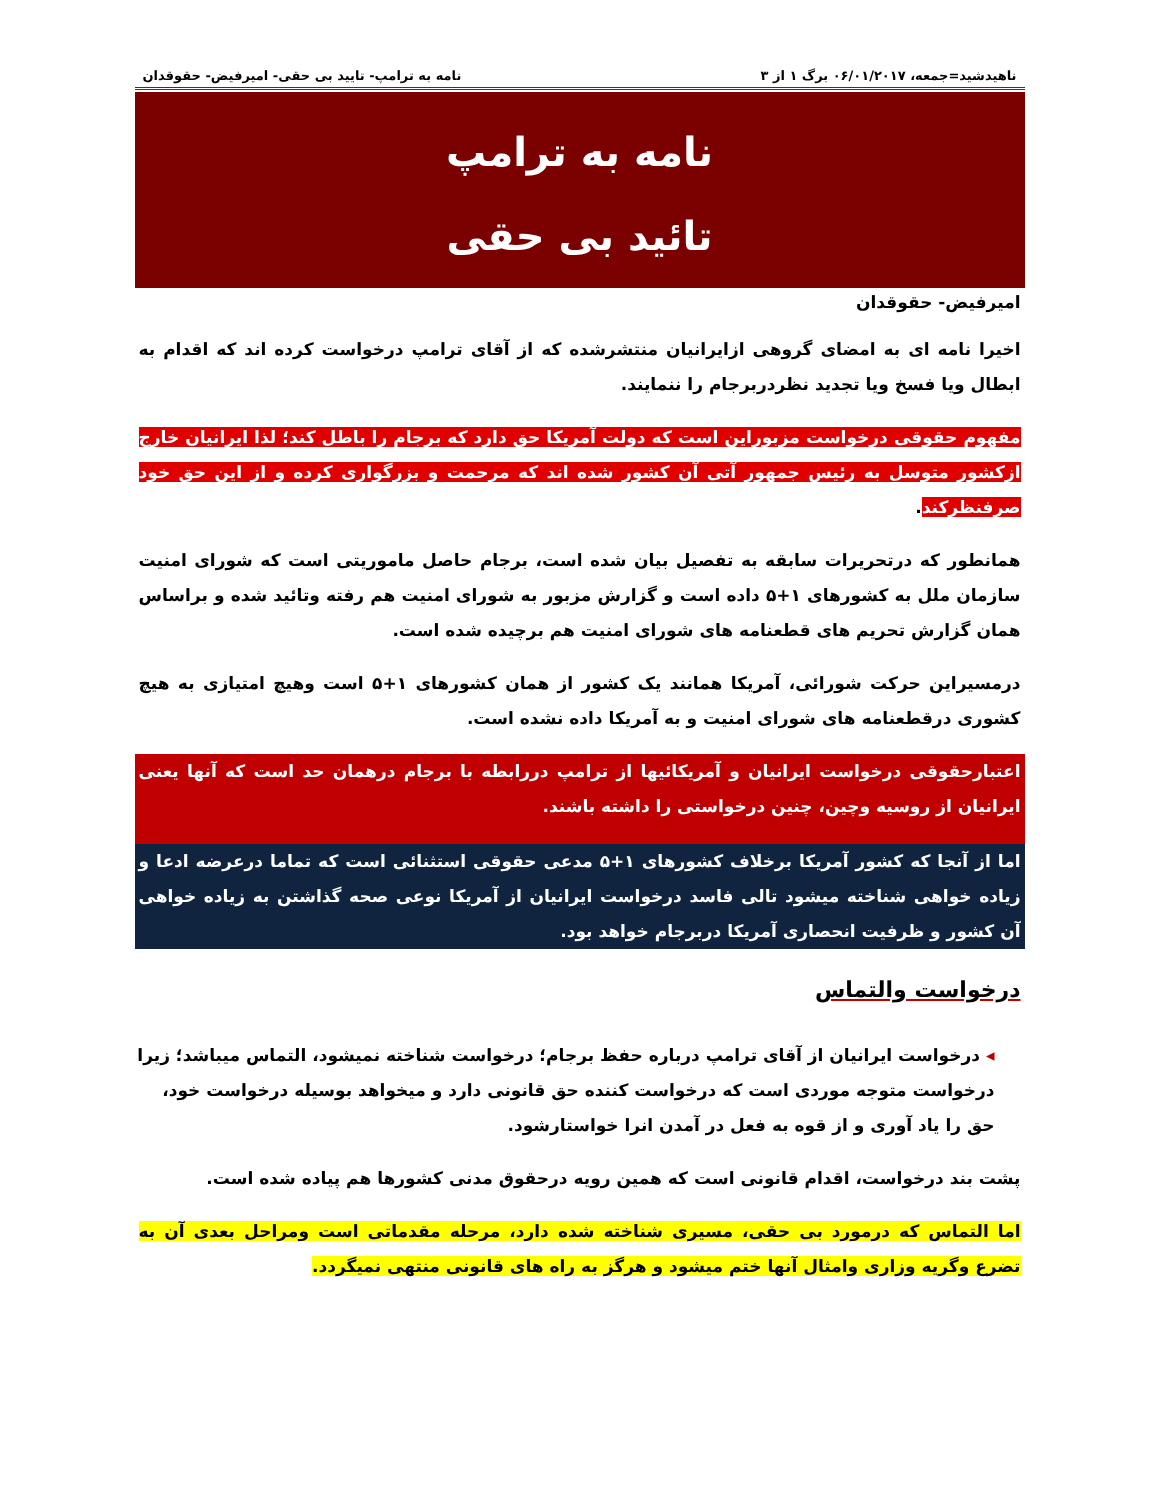ناهیدشید=جمعه، ۰۶/۰۱/۲۰۱۷ برگ ۱ از ۳ نامه به ترامپ- تایید بی حقی- امیرفیض- حقوقدان
نامه به ترامپ
تائید بی حقی
امیرفیض- حقوقدان
اخیرا نامه ای به امضای گروهی ازایرانیان منتشرشده که از آقای ترامپ درخواست کرده اند که اقدام به ابطال ویا فسخ ویا تجدید نظردربرجام را ننمایند.
مفهوم حقوقی درخواست مزبوراین است که دولت آمریکا حق دارد که برجام را باطل کند؛ لذا ایرانیان خارج ازکشور متوسل به رئیس جمهور آتی آن کشور شده اند که مرحمت و بزرگواری کرده و از این حق خود صرفنظرکند.
همانطور که درتحریرات سابقه به تفصیل بیان شده است، برجام حاصل ماموریتی است که شورای امنیت سازمان ملل به کشورهای ۱+۵ داده است و گزارش مزبور به شورای امنیت هم رفته وتائید شده و براساس همان گزارش تحریم های قطعنامه های شورای امنیت هم برچیده شده است.
درمسیراین حرکت شورائی، آمریکا همانند یک کشور از همان کشورهای ۱+۵ است وهیچ امتیازی به هیچ کشوری درقطعنامه های شورای امنیت و به آمریکا داده نشده است.
اعتبارحقوقی درخواست ایرانیان و آمریکائیها از ترامپ دررابطه با برجام درهمان حد است که آنها یعنی ایرانیان از روسیه وچین، چنین درخواستی را داشته باشند.
اما از آنجا که کشور آمریکا برخلاف کشورهای ۱+۵ مدعی حقوقی استثنائی است که تماما درعرضه ادعا و زیاده خواهی شناخته میشود تالی فاسد درخواست ایرانیان از آمریکا نوعی صحه گذاشتن به زیاده خواهی آن کشور و ظرفیت انحصاری آمریکا دربرجام خواهد بود.
درخواست والتماس
◂ درخواست ایرانیان از آقای ترامپ درباره حفظ برجام؛ درخواست شناخته نمیشود، التماس میباشد؛ زیرا درخواست متوجه موردی است که درخواست کننده حق قانونی دارد و میخواهد بوسیله درخواست خود، حق را یاد آوری و از قوه به فعل در آمدن انرا خواستارشود.
پشت بند درخواست، اقدام قانونی است که همین رویه درحقوق مدنی کشورها هم پیاده شده است.
اما التماس که درمورد بی حقی، مسیری شناخته شده دارد، مرحله مقدماتی است ومراحل بعدی آن به تضرع وگریه وزاری وامثال آنها ختم میشود و هرگز به راه های قانونی منتهی نمیگردد.